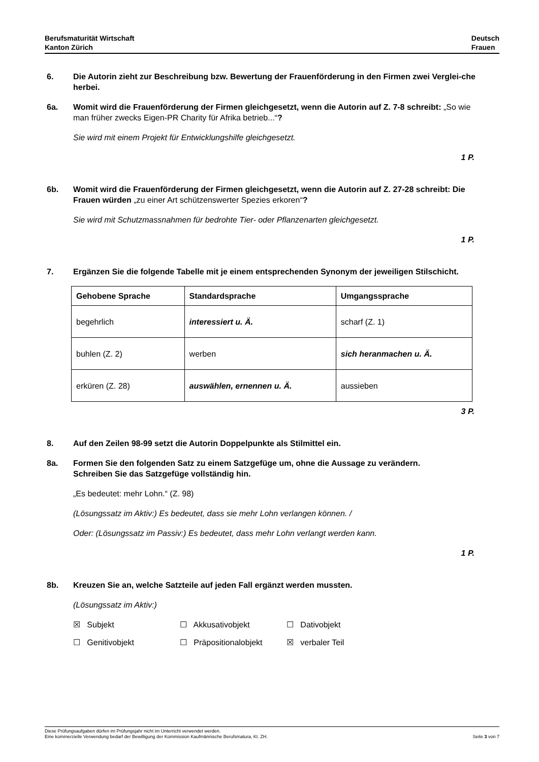Berufsmaturität Wirtschaft
Kanton Zürich
Deutsch
Frauen
6. Die Autorin zieht zur Beschreibung bzw. Bewertung der Frauenförderung in den Firmen zwei Verglei-che herbei.
6a. Womit wird die Frauenförderung der Firmen gleichgesetzt, wenn die Autorin auf Z. 7-8 schreibt: „So wie man früher zwecks Eigen-PR Charity für Afrika betrieb...“?
Sie wird mit einem Projekt für Entwicklungshilfe gleichgesetzt.
1 P.
6b. Womit wird die Frauenförderung der Firmen gleichgesetzt, wenn die Autorin auf Z. 27-28 schreibt: Die Frauen würden „zu einer Art schützenswerter Spezies erkoren“?
Sie wird mit Schutzmassnahmen für bedrohte Tier- oder Pflanzenarten gleichgesetzt.
1 P.
7. Ergänzen Sie die folgende Tabelle mit je einem entsprechenden Synonym der jeweiligen Stilschicht.
| Gehobene Sprache | Standardsprache | Umgangssprache |
| --- | --- | --- |
| begehrlich | interessiert u. Ä. | scharf (Z. 1) |
| buhlen (Z. 2) | werben | sich heranmachen u. Ä. |
| erküren (Z. 28) | auswählen, ernennen u. Ä. | aussieben |
3 P.
8. Auf den Zeilen 98-99 setzt die Autorin Doppelpunkte als Stilmittel ein.
8a. Formen Sie den folgenden Satz zu einem Satzgefüge um, ohne die Aussage zu verändern.
Schreiben Sie das Satzgefüge vollständig hin.
„Es bedeutet: mehr Lohn.“ (Z. 98)
(Lösungssatz im Aktiv:) Es bedeutet, dass sie mehr Lohn verlangen können. /
Oder: (Lösungssatz im Passiv:) Es bedeutet, dass mehr Lohn verlangt werden kann.
1 P.
8b. Kreuzen Sie an, welche Satzteile auf jeden Fall ergänzt werden mussten.
(Lösungssatz im Aktiv:)
☒ Subjekt ☐ Akkusativobjekt ☐ Dativobjekt
☐ Genitivobjekt ☐ Präpositionalobjekt ☒ verbaler Teil
Diese Prüfungsaufgaben dürfen im Prüfungsjahr nicht im Unterricht verwendet werden.
Eine kommerzielle Verwendung bedarf der Bewilligung der Kommission Kaufmännische Berufsmatura, Kt. ZH. Seite 3 von 7